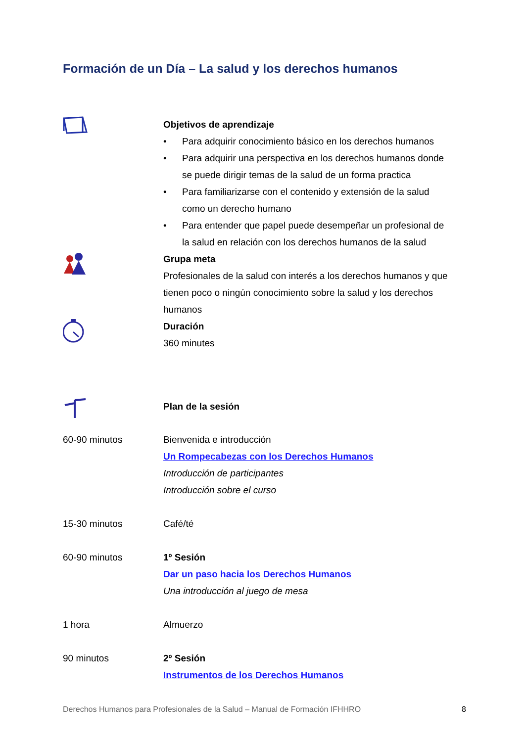Formación de un Día – La salud y los derechos humanos
Objetivos de aprendizaje
• Para adquirir conocimiento básico en los derechos humanos
• Para adquirir una perspectiva en los derechos humanos donde se puede dirigir temas de la salud de un forma practica
• Para familiarizarse con el contenido y extensión de la salud como un derecho humano
• Para entender que papel puede desempeñar un profesional de la salud en relación con los derechos humanos de la salud
Grupa meta
Profesionales de la salud con interés a los derechos humanos y que tienen poco o ningún conocimiento sobre la salud y los derechos humanos
Duración
360 minutes
Plan de la sesión
60-90 minutos Bienvenida e introducción
Un Rompecabezas con los Derechos Humanos
Introducción de participantes
Introducción sobre el curso
15-30 minutos Café/té
60-90 minutos 1º Sesión
Dar un paso hacia los Derechos Humanos
Una introducción al juego de mesa
1 hora Almuerzo
90 minutos 2º Sesión
Instrumentos de los Derechos Humanos
Derechos Humanos para Profesionales de la Salud – Manual de Formación IFHHRO 8